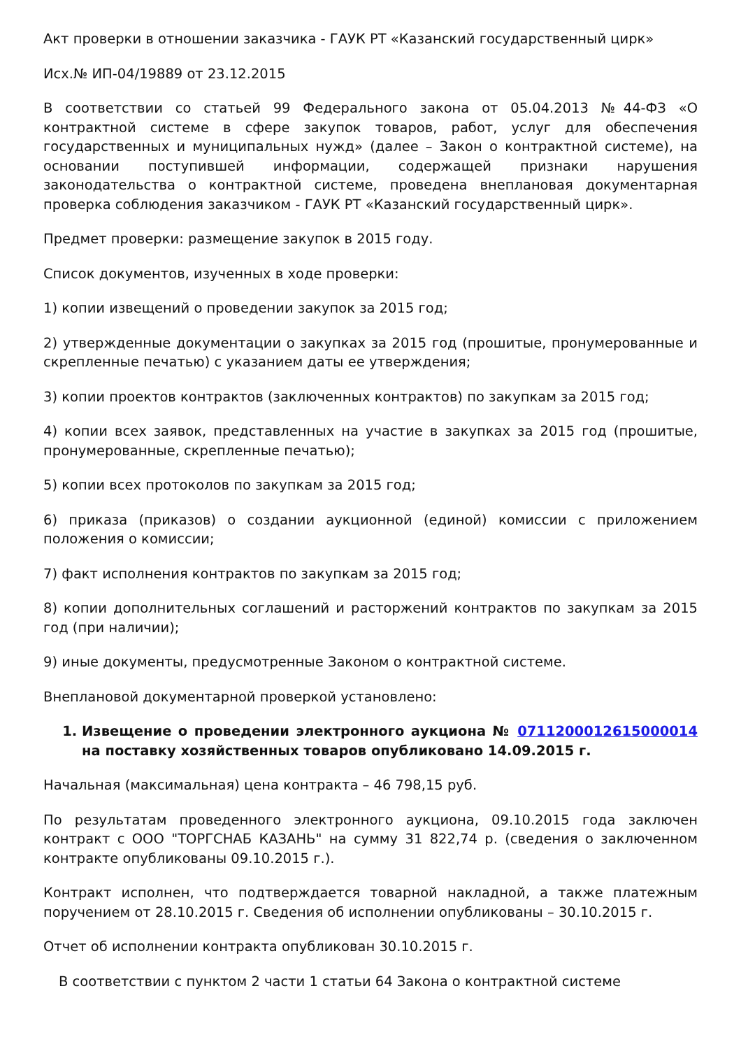Акт проверки в отношении заказчика - ГАУК РТ «Казанский государственный цирк»
Исх.№ ИП-04/19889 от 23.12.2015
В соответствии со статьей 99 Федерального закона от 05.04.2013 №44-ФЗ «О контрактной системе в сфере закупок товаров, работ, услуг для обеспечения государственных и муниципальных нужд» (далее – Закон о контрактной системе), на основании поступившей информации, содержащей признаки нарушения законодательства о контрактной системе, проведена внеплановая документарная проверка соблюдения заказчиком - ГАУК РТ «Казанский государственный цирк».
Предмет проверки: размещение закупок в 2015 году.
Список документов, изученных в ходе проверки:
1) копии извещений о проведении закупок за 2015 год;
2) утвержденные документации о закупках за 2015 год (прошитые, пронумерованные и скрепленные печатью) с указанием даты ее утверждения;
3) копии проектов контрактов (заключенных контрактов) по закупкам за 2015 год;
4) копии всех заявок, представленных на участие в закупках за 2015 год (прошитые, пронумерованные, скрепленные печатью);
5) копии всех протоколов по закупкам за 2015 год;
6) приказа (приказов) о создании аукционной (единой) комиссии с приложением положения о комиссии;
7) факт исполнения контрактов по закупкам за 2015 год;
8) копии дополнительных соглашений и расторжений контрактов по закупкам за 2015 год (при наличии);
9) иные документы, предусмотренные Законом о контрактной системе.
Внеплановой документарной проверкой установлено:
1. Извещение о проведении электронного аукциона № 0711200012615000014 на поставку хозяйственных товаров опубликовано 14.09.2015 г.
Начальная (максимальная) цена контракта – 46 798,15 руб.
По результатам проведенного электронного аукциона, 09.10.2015 года заключен контракт с ООО "ТОРГСНАБ КАЗАНЬ" на сумму 31 822,74 р. (сведения о заключенном контракте опубликованы 09.10.2015 г.).
Контракт исполнен, что подтверждается товарной накладной, а также платежным поручением от 28.10.2015 г. Сведения об исполнении опубликованы – 30.10.2015 г.
Отчет об исполнении контракта опубликован 30.10.2015 г.
В соответствии с пунктом 2 части 1 статьи 64 Закона о контрактной системе